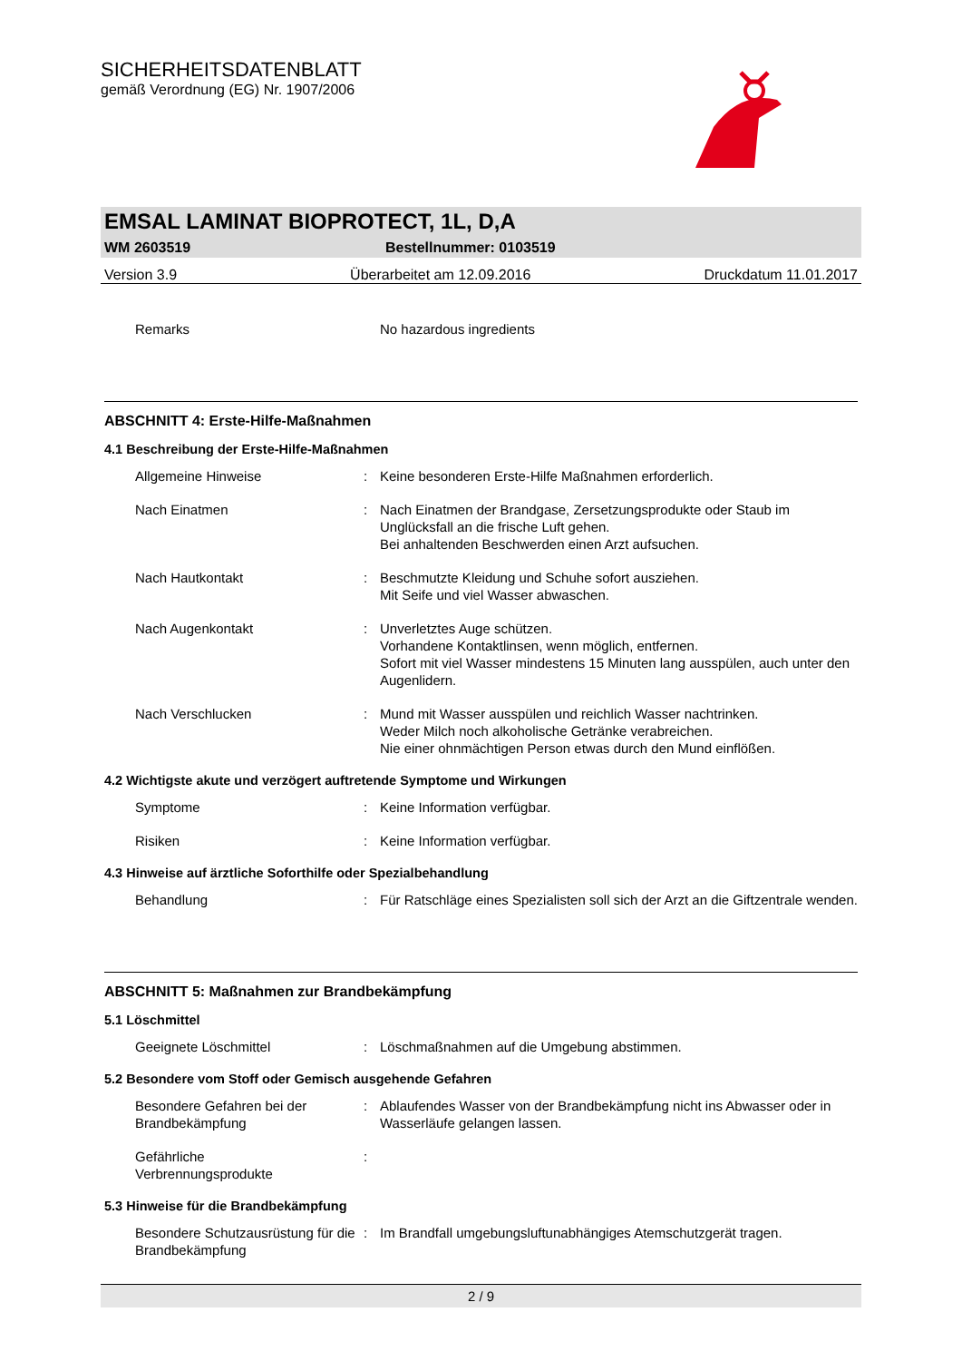SICHERHEITSDATENBLATT
gemäß Verordnung (EG) Nr. 1907/2006
EMSAL LAMINAT BIOPROTECT, 1L, D,A
WM 2603519 Bestellnummer: 0103519
Version 3.9 Überarbeitet am 12.09.2016 Druckdatum 11.01.2017
Remarks No hazardous ingredients
ABSCHNITT 4: Erste-Hilfe-Maßnahmen
4.1 Beschreibung der Erste-Hilfe-Maßnahmen
Allgemeine Hinweise: Keine besonderen Erste-Hilfe Maßnahmen erforderlich.
Nach Einatmen: Nach Einatmen der Brandgase, Zersetzungsprodukte oder Staub im Unglücksfall an die frische Luft gehen.
Bei anhaltenden Beschwerden einen Arzt aufsuchen.
Nach Hautkontakt: Beschmutzte Kleidung und Schuhe sofort ausziehen.
Mit Seife und viel Wasser abwaschen.
Nach Augenkontakt: Unverletztes Auge schützen.
Vorhandene Kontaktlinsen, wenn möglich, entfernen.
Sofort mit viel Wasser mindestens 15 Minuten lang ausspülen, auch unter den Augenlidern.
Nach Verschlucken: Mund mit Wasser ausspülen und reichlich Wasser nachtrinken.
Weder Milch noch alkoholische Getränke verabreichen.
Nie einer ohnmächtigen Person etwas durch den Mund einflößen.
4.2 Wichtigste akute und verzögert auftretende Symptome und Wirkungen
Symptome: Keine Information verfügbar.
Risiken: Keine Information verfügbar.
4.3 Hinweise auf ärztliche Soforthilfe oder Spezialbehandlung
Behandlung: Für Ratschläge eines Spezialisten soll sich der Arzt an die Giftzentrale wenden.
ABSCHNITT 5: Maßnahmen zur Brandbekämpfung
5.1 Löschmittel
Geeignete Löschmittel: Löschmaßnahmen auf die Umgebung abstimmen.
5.2 Besondere vom Stoff oder Gemisch ausgehende Gefahren
Besondere Gefahren bei der Brandbekämpfung: Ablaufendes Wasser von der Brandbekämpfung nicht ins Abwasser oder in Wasserläufe gelangen lassen.
Gefährliche
Verbrennungsprodukte:
5.3 Hinweise für die Brandbekämpfung
Besondere Schutzausrüstung für die Brandbekämpfung: Im Brandfall umgebungsluftunabhängiges Atemschutzgerät tragen.
2 / 9